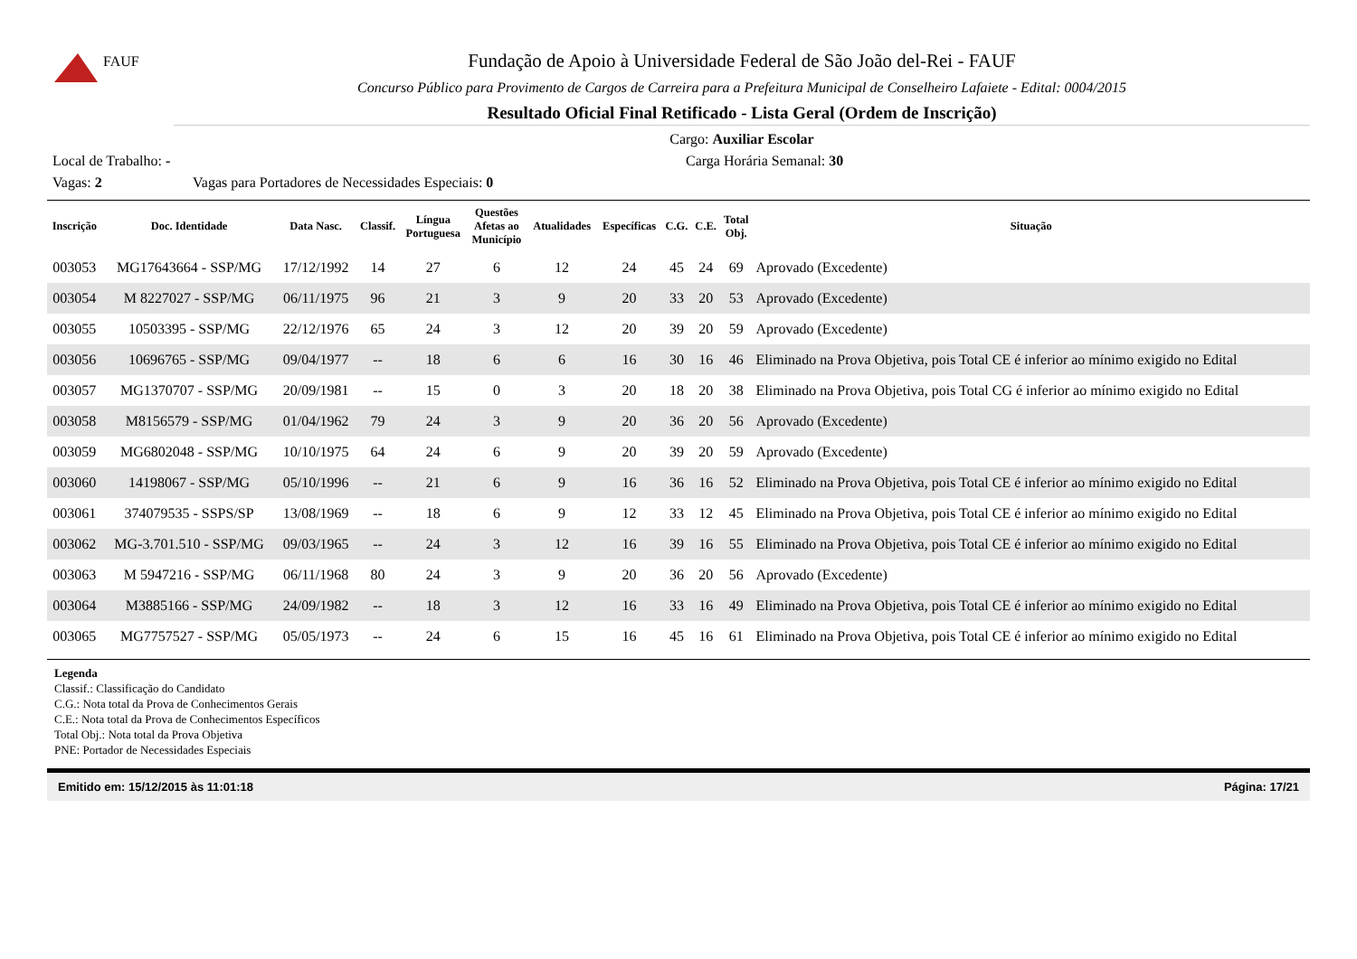FAUF
Fundação de Apoio à Universidade Federal de São João del-Rei - FAUF
Concurso Público para Provimento de Cargos de Carreira para a Prefeitura Municipal de Conselheiro Lafaiete - Edital: 0004/2015
Resultado Oficial Final Retificado - Lista Geral (Ordem de Inscrição)
Cargo: Auxiliar Escolar
Local de Trabalho: - Carga Horária Semanal: 30
Vagas: 2 Vagas para Portadores de Necessidades Especiais: 0
| Inscrição | Doc. Identidade | Data Nasc. | Classif. | Língua Portuguesa | Questões Afetas ao Município | Atualidades | Específicas | C.G. | C.E. | Total Obj. | Situação |
| --- | --- | --- | --- | --- | --- | --- | --- | --- | --- | --- | --- |
| 003053 | MG17643664 - SSP/MG | 17/12/1992 | 14 | 27 | 6 | 12 | 24 | 45 | 24 | 69 | Aprovado (Excedente) |
| 003054 | M 8227027 - SSP/MG | 06/11/1975 | 96 | 21 | 3 | 9 | 20 | 33 | 20 | 53 | Aprovado (Excedente) |
| 003055 | 10503395 - SSP/MG | 22/12/1976 | 65 | 24 | 3 | 12 | 20 | 39 | 20 | 59 | Aprovado (Excedente) |
| 003056 | 10696765 - SSP/MG | 09/04/1977 | -- | 18 | 6 | 6 | 16 | 30 | 16 | 46 | Eliminado na Prova Objetiva, pois Total CE é inferior ao mínimo exigido no Edital |
| 003057 | MG1370707 - SSP/MG | 20/09/1981 | -- | 15 | 0 | 3 | 20 | 18 | 20 | 38 | Eliminado na Prova Objetiva, pois Total CG é inferior ao mínimo exigido no Edital |
| 003058 | M8156579 - SSP/MG | 01/04/1962 | 79 | 24 | 3 | 9 | 20 | 36 | 20 | 56 | Aprovado (Excedente) |
| 003059 | MG6802048 - SSP/MG | 10/10/1975 | 64 | 24 | 6 | 9 | 20 | 39 | 20 | 59 | Aprovado (Excedente) |
| 003060 | 14198067 - SSP/MG | 05/10/1996 | -- | 21 | 6 | 9 | 16 | 36 | 16 | 52 | Eliminado na Prova Objetiva, pois Total CE é inferior ao mínimo exigido no Edital |
| 003061 | 374079535 - SSPS/SP | 13/08/1969 | -- | 18 | 6 | 9 | 12 | 33 | 12 | 45 | Eliminado na Prova Objetiva, pois Total CE é inferior ao mínimo exigido no Edital |
| 003062 | MG-3.701.510 - SSP/MG | 09/03/1965 | -- | 24 | 3 | 12 | 16 | 39 | 16 | 55 | Eliminado na Prova Objetiva, pois Total CE é inferior ao mínimo exigido no Edital |
| 003063 | M 5947216 - SSP/MG | 06/11/1968 | 80 | 24 | 3 | 9 | 20 | 36 | 20 | 56 | Aprovado (Excedente) |
| 003064 | M3885166 - SSP/MG | 24/09/1982 | -- | 18 | 3 | 12 | 16 | 33 | 16 | 49 | Eliminado na Prova Objetiva, pois Total CE é inferior ao mínimo exigido no Edital |
| 003065 | MG7757527 - SSP/MG | 05/05/1973 | -- | 24 | 6 | 15 | 16 | 45 | 16 | 61 | Eliminado na Prova Objetiva, pois Total CE é inferior ao mínimo exigido no Edital |
Legenda
Classif.: Classificação do Candidato
C.G.: Nota total da Prova de Conhecimentos Gerais
C.E.: Nota total da Prova de Conhecimentos Específicos
Total Obj.: Nota total da Prova Objetiva
PNE: Portador de Necessidades Especiais
Emitido em: 15/12/2015 às 11:01:18 Página: 17/21